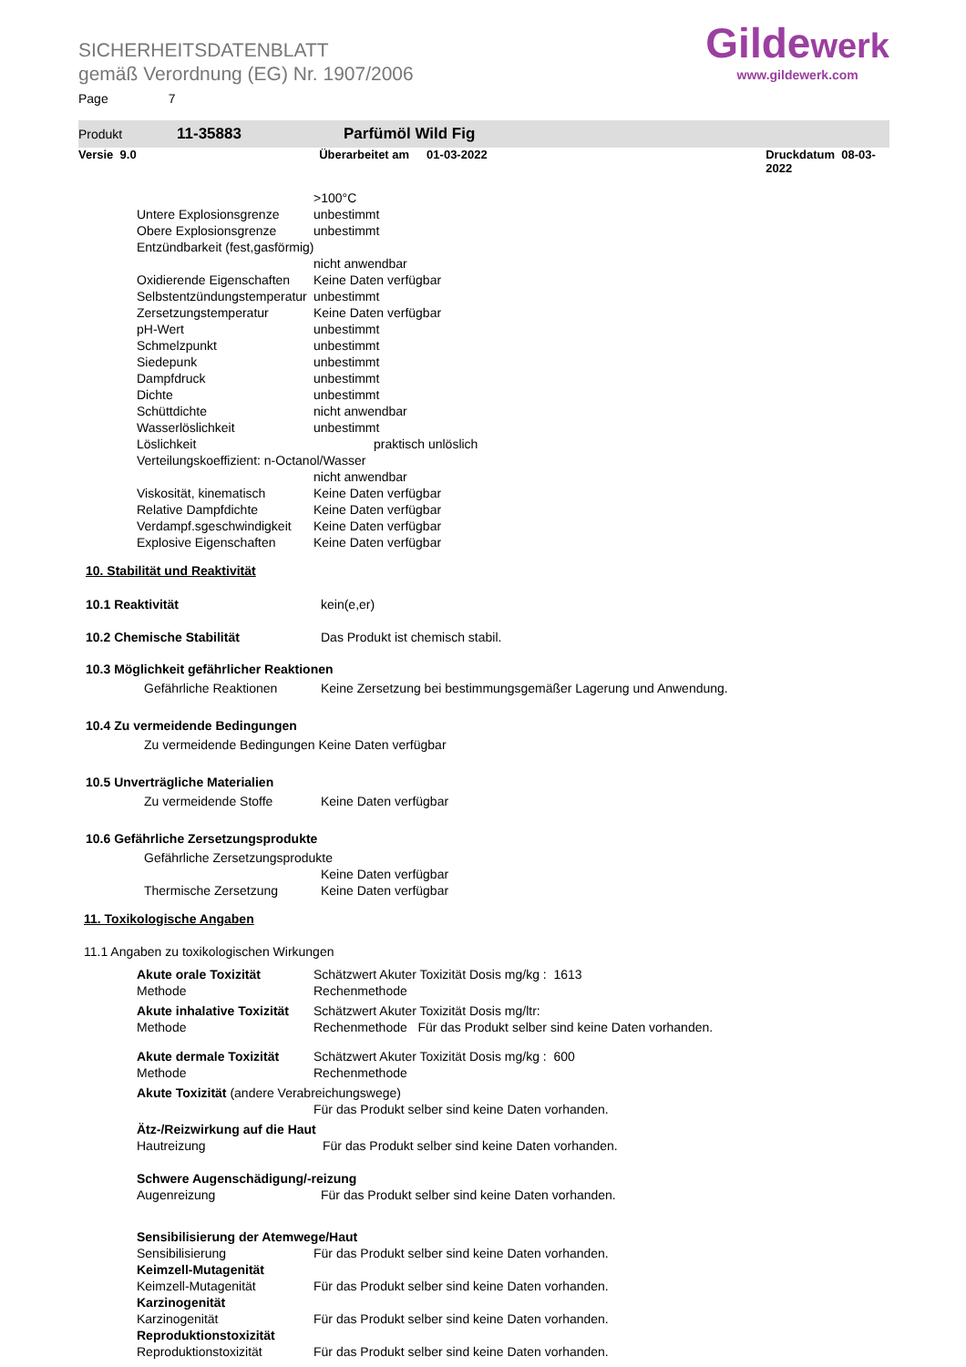SICHERHEITSDATENBLATT
gemäß Verordnung (EG) Nr. 1907/2006
Gildewerk
www.gildewerk.com
Page 7
Produkt 11-35883 Parfümöl Wild Fig
Versie 9.0 Überarbeitet am 01-03-2022 Druckdatum 08-03-2022
>100°C
Untere Explosionsgrenze unbestimmt
Obere Explosionsgrenze unbestimmt
Entzündbarkeit (fest,gasförmig)
nicht anwendbar
Oxidierende Eigenschaften Keine Daten verfügbar
Selbstentzündungstemperatur unbestimmt
Zersetzungstemperatur Keine Daten verfügbar
pH-Wert unbestimmt
Schmelzpunkt unbestimmt
Siedepunk unbestimmt
Dampfdruck unbestimmt
Dichte unbestimmt
Schüttdichte nicht anwendbar
Wasserlöslichkeit unbestimmt
Löslichkeit praktisch unlöslich
Verteilungskoeffizient: n-Octanol/Wasser
nicht anwendbar
Viskosität, kinematisch Keine Daten verfügbar
Relative Dampfdichte Keine Daten verfügbar
Verdampf.sgeschwindigkeit Keine Daten verfügbar
Explosive Eigenschaften Keine Daten verfügbar
10. Stabilität und Reaktivität
10.1 Reaktivität kein(e,er)
10.2 Chemische Stabilität Das Produkt ist chemisch stabil.
10.3 Möglichkeit gefährlicher Reaktionen
Gefährliche Reaktionen Keine Zersetzung bei bestimmungsgemäßer Lagerung und Anwendung.
10.4 Zu vermeidende Bedingungen
Zu vermeidende Bedingungen Keine Daten verfügbar
10.5 Unverträgliche Materialien
Zu vermeidende Stoffe Keine Daten verfügbar
10.6 Gefährliche Zersetzungsprodukte
Gefährliche Zersetzungsprodukte
Keine Daten verfügbar
Thermische Zersetzung Keine Daten verfügbar
11. Toxikologische Angaben
11.1 Angaben zu toxikologischen Wirkungen
Akute orale Toxizität Schätzwert Akuter Toxizität Dosis mg/kg : 1613
Methode Rechenmethode
Akute inhalative Toxizität Schätzwert Akuter Toxizität Dosis mg/ltr:
Methode Rechenmethode Für das Produkt selber sind keine Daten vorhanden.
Akute dermale Toxizität Schätzwert Akuter Toxizität Dosis mg/kg : 600
Methode Rechenmethode
Akute Toxizität (andere Verabreichungswege)
Für das Produkt selber sind keine Daten vorhanden.
Ätz-/Reizwirkung auf die Haut
Hautreizung Für das Produkt selber sind keine Daten vorhanden.
Schwere Augenschädigung/-reizung
Augenreizung Für das Produkt selber sind keine Daten vorhanden.
Sensibilisierung der Atemwege/Haut
Sensibilisierung Für das Produkt selber sind keine Daten vorhanden.
Keimzell-Mutagenität
Keimzell-Mutagenität Für das Produkt selber sind keine Daten vorhanden.
Karzinogenität
Karzinogenität Für das Produkt selber sind keine Daten vorhanden.
Reproduktionstoxizität
Reproduktionstoxizität Für das Produkt selber sind keine Daten vorhanden.